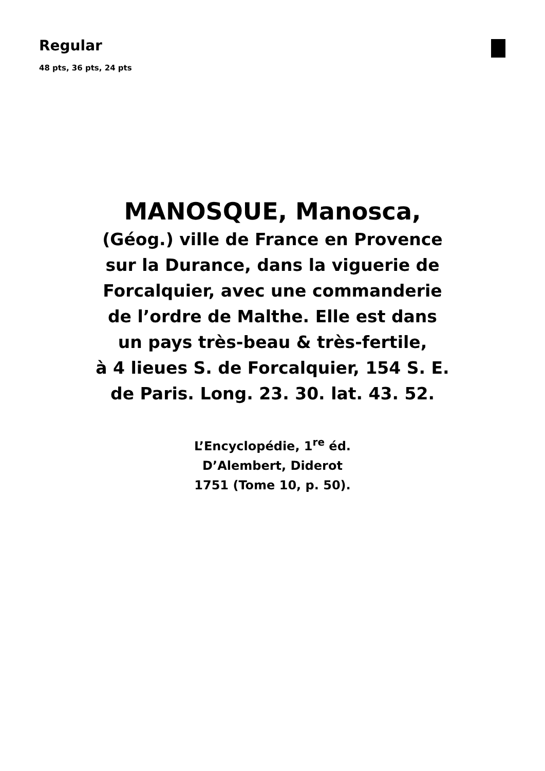Regular
48 pts, 36 pts, 24 pts
MANOSQUE, Manosca,
(Géog.) ville de France en Provence
sur la Durance, dans la viguerie de
Forcalquier, avec une commanderie
de l’ordre de Malthe. Elle est dans
un pays très-beau & très-fertile,
à 4 lieues S. de Forcalquier, 154 S. E.
de Paris. Long. 23. 30. lat. 43. 52.
L’Encyclopédie, 1<sup>re</sup> éd.
D’Alembert, Diderot
1751 (Tome 10, p. 50).